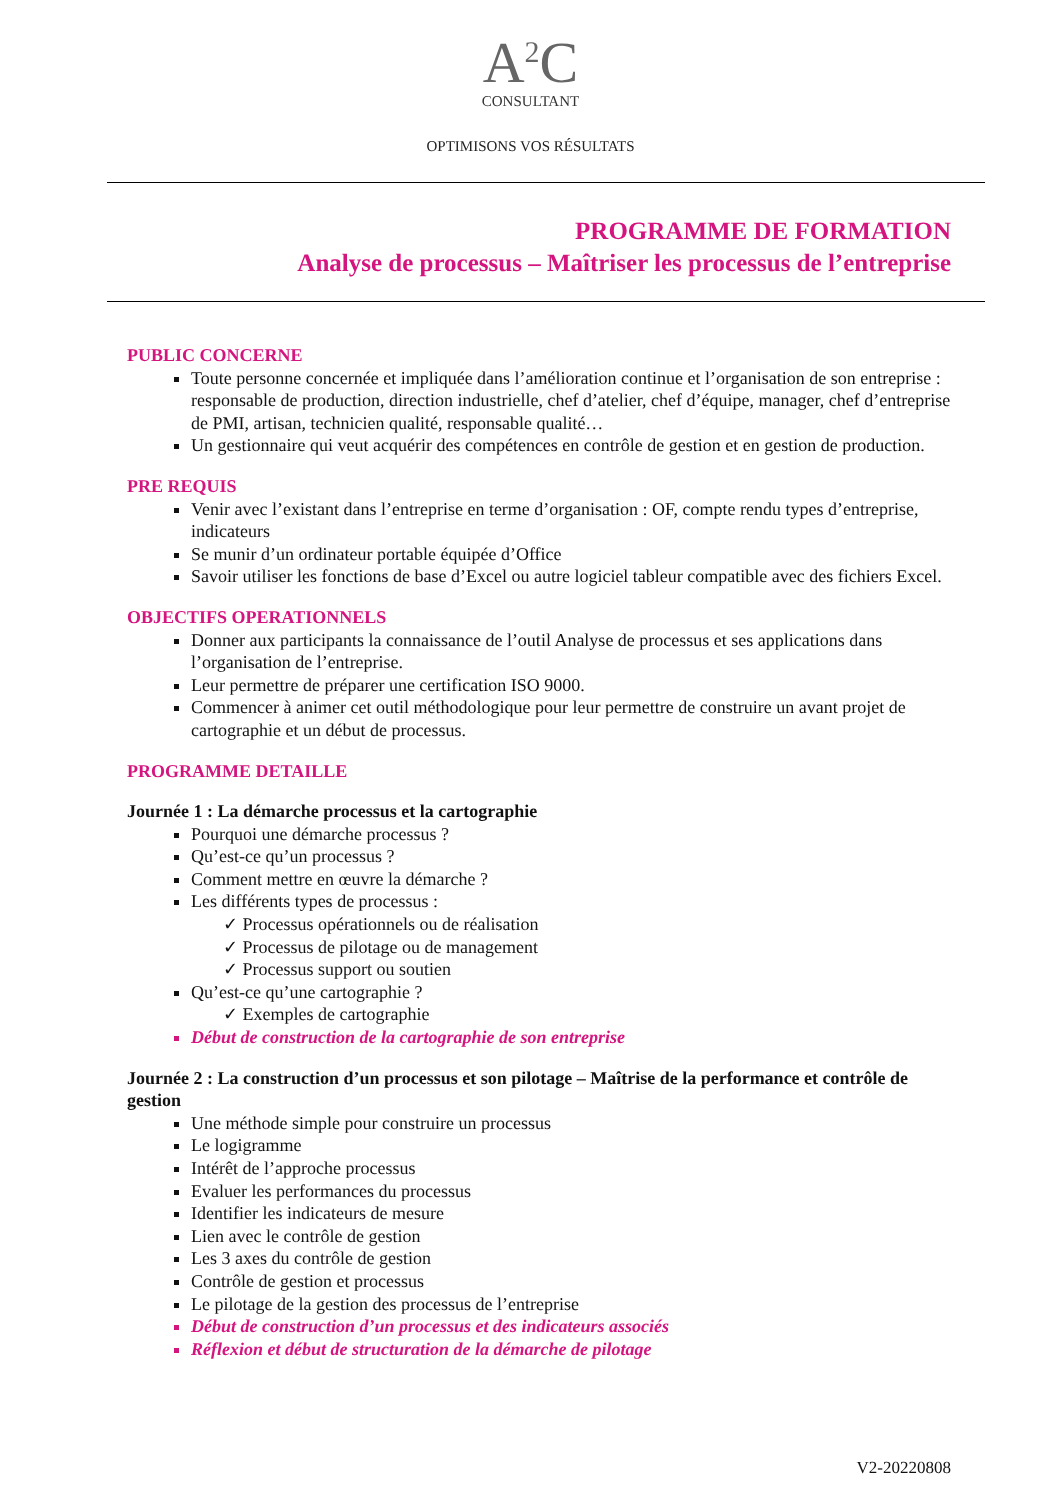A<sup>2</sup>C
CONSULTANT
OPTIMISONS VOS RÉSULTATS
PROGRAMME DE FORMATION
Analyse de processus – Maîtriser les processus de l’entreprise
PUBLIC CONCERNE
Toute personne concernée et impliquée dans l’amélioration continue et l’organisation de son entreprise : responsable de production, direction industrielle, chef d’atelier, chef d’équipe, manager, chef d’entreprise de PMI, artisan, technicien qualité, responsable qualité…
Un gestionnaire qui veut acquérir des compétences en contrôle de gestion et en gestion de production.
PRE REQUIS
Venir avec l’existant dans l’entreprise en terme d’organisation : OF, compte rendu types d’entreprise, indicateurs
Se munir d’un ordinateur portable équipée d’Office
Savoir utiliser les fonctions de base d’Excel ou autre logiciel tableur compatible avec des fichiers Excel.
OBJECTIFS OPERATIONNELS
Donner aux participants la connaissance de l’outil Analyse de processus et ses applications dans l’organisation de l’entreprise.
Leur permettre de préparer une certification ISO 9000.
Commencer à animer cet outil méthodologique pour leur permettre de construire un avant projet de cartographie et un début de processus.
PROGRAMME DETAILLE
Journée 1 : La démarche processus et la cartographie
Pourquoi une démarche processus ?
Qu’est-ce qu’un processus ?
Comment mettre en œuvre la démarche ?
Les différents types de processus :
✓ Processus opérationnels ou de réalisation
✓ Processus de pilotage ou de management
✓ Processus support ou soutien
Qu’est-ce qu’une cartographie ?
✓ Exemples de cartographie
Début de construction de la cartographie de son entreprise
Journée 2 : La construction d’un processus et son pilotage – Maîtrise de la performance et contrôle de gestion
Une méthode simple pour construire un processus
Le logigramme
Intérêt de l’approche processus
Evaluer les performances du processus
Identifier les indicateurs de mesure
Lien avec le contrôle de gestion
Les 3 axes du contrôle de gestion
Contrôle de gestion et processus
Le pilotage de la gestion des processus de l’entreprise
Début de construction d’un processus et des indicateurs associés
Réflexion et début de structuration de la démarche de pilotage
V2-20220808